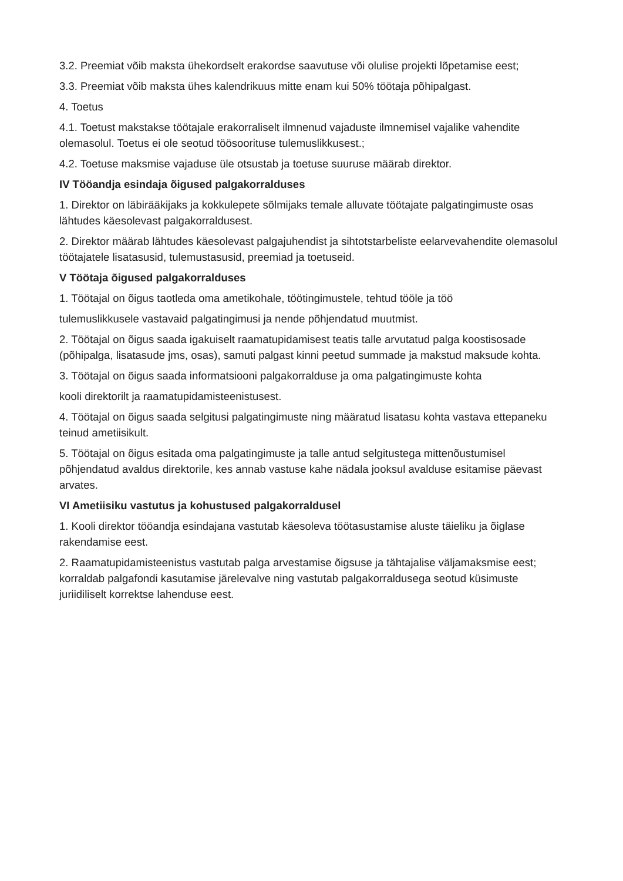3.2. Preemiat võib maksta ühekordselt erakordse saavutuse või olulise projekti lõpetamise eest;
3.3. Preemiat võib maksta ühes kalendrikuus mitte enam kui 50% töötaja põhipalgast.
4. Toetus
4.1. Toetust makstakse töötajale erakorraliselt ilmnenud vajaduste ilmnemisel vajalike vahendite olemasolul. Toetus ei ole seotud töösoorituse tulemuslikkusest.;
4.2. Toetuse maksmise vajaduse üle otsustab ja toetuse suuruse määrab direktor.
IV Tööandja esindaja õigused palgakorralduses
1. Direktor on läbirääkijaks ja kokkulepete sõlmijaks temale alluvate töötajate palgatingimuste osas lähtudes käesolevast palgakorraldusest.
2. Direktor määrab lähtudes käesolevast palgajuhendist ja sihtotstarbeliste eelarvevahendite olemasolul töötajatele lisatasusid, tulemustasusid, preemiad ja toetuseid.
V Töötaja õigused palgakorralduses
1. Töötajal on õigus taotleda oma ametikohale, töötingimustele, tehtud tööle ja töö
tulemuslikkusele vastavaid palgatingimusi ja nende põhjendatud muutmist.
2. Töötajal on õigus saada igakuiselt raamatupidamisest teatis talle arvutatud palga koostisosade (põhipalga, lisatasude jms, osas), samuti palgast kinni peetud summade ja makstud maksude kohta.
3. Töötajal on õigus saada informatsiooni palgakorralduse ja oma palgatingimuste kohta
kooli direktorilt ja raamatupidamisteenistusest.
4. Töötajal on õigus saada selgitusi palgatingimuste ning määratud lisatasu kohta vastava ettepaneku teinud ametiisikult.
5. Töötajal on õigus esitada oma palgatingimuste ja talle antud selgitustega mittenõustumisel põhjendatud avaldus direktorile, kes annab vastuse kahe nädala jooksul avalduse esitamise päevast arvates.
VI Ametiisiku vastutus ja kohustused palgakorraldusel
1. Kooli direktor tööandja esindajana vastutab käesoleva töötasustamise aluste täieliku ja õiglase rakendamise eest.
2. Raamatupidamisteenistus vastutab palga arvestamise õigsuse ja tähtajalise väljamaksmise eest; korraldab palgafondi kasutamise järelevalve ning vastutab palgakorraldusega seotud küsimuste juriidiliselt korrektse lahenduse eest.